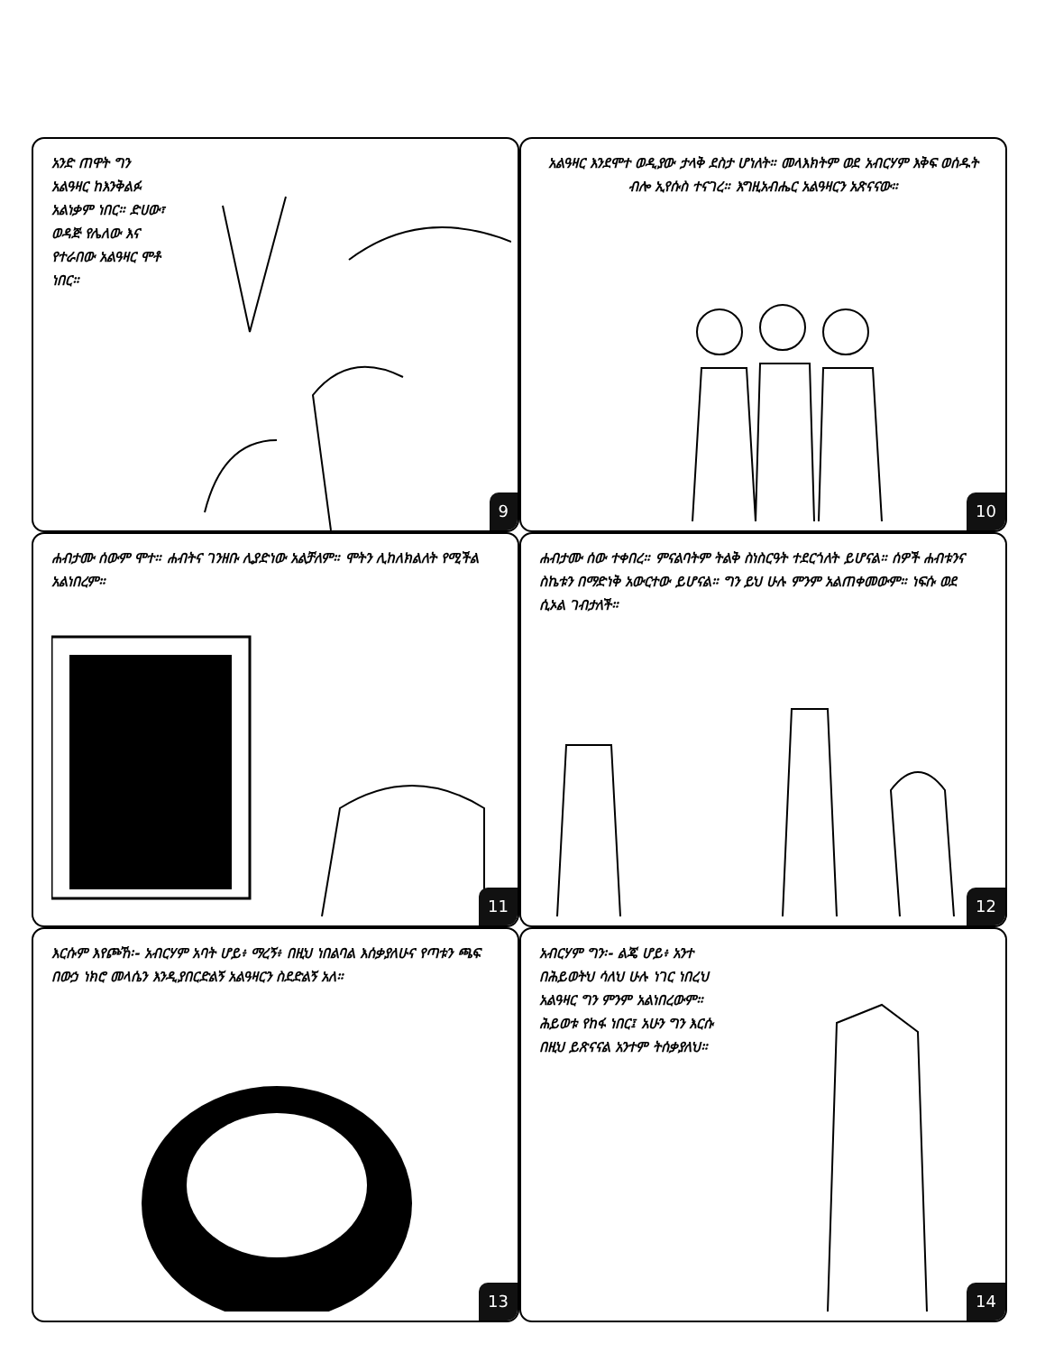አንድ ጠዋት ግን አልዓዛር ከእንቅልፉ አልነቃም ነበር። ድሀው፣ ወዳጅ የሌለው እና የተራበው አልዓዛር ሞቶ ነበር።
9
አልዓዛር እንደሞተ ወዲያው ታላቅ ደስታ ሆነለት። መላእክትም ወደ አብርሃም እቅፍ ወሰዱት ብሎ ኢየሱስ ተናገረ። እግዚአብሔር አልዓዛርን አጽናናው።
10
ሐብታሙ ሰውም ሞተ። ሐብትና ገንዘቡ ሊያድነው አልቻለም። ሞትን ሊከለክልለት የሚችል አልነበረም።
11
ሐብታሙ ሰው ተቀበረ። ምናልባትም ትልቅ ስነስርዓት ተደርጎለት ይሆናል። ሰዎች ሐብቱንና ስኬቱን በማድነቅ አውርተው ይሆናል። ግን ይህ ሁሉ ምንም አልጠቀመውም። ነፍሱ ወደ ሲኦል ገብታለች።
12
እርሱም እየጮኸ፡- አብርሃም አባት ሆይ፥ ማረኝ፥ በዚህ ነበልባል እሰቃያለሁና የጣቱን ጫፍ በውኃ ነክሮ መላሴን እንዲያበርድልኝ አልዓዛርን ስደድልኝ አለ።
13
አብርሃም ግን፡- ልጄ ሆይ፥ አንተ በሕይወትህ ሳለህ ሁሉ ነገር ነበረህ አልዓዛር ግን ምንም አልነበረውም። ሕይወቱ የከፋ ነበር፤ አሁን ግን እርሱ በዚህ ይጽናናል አንተም ትሰቃያለህ።
14